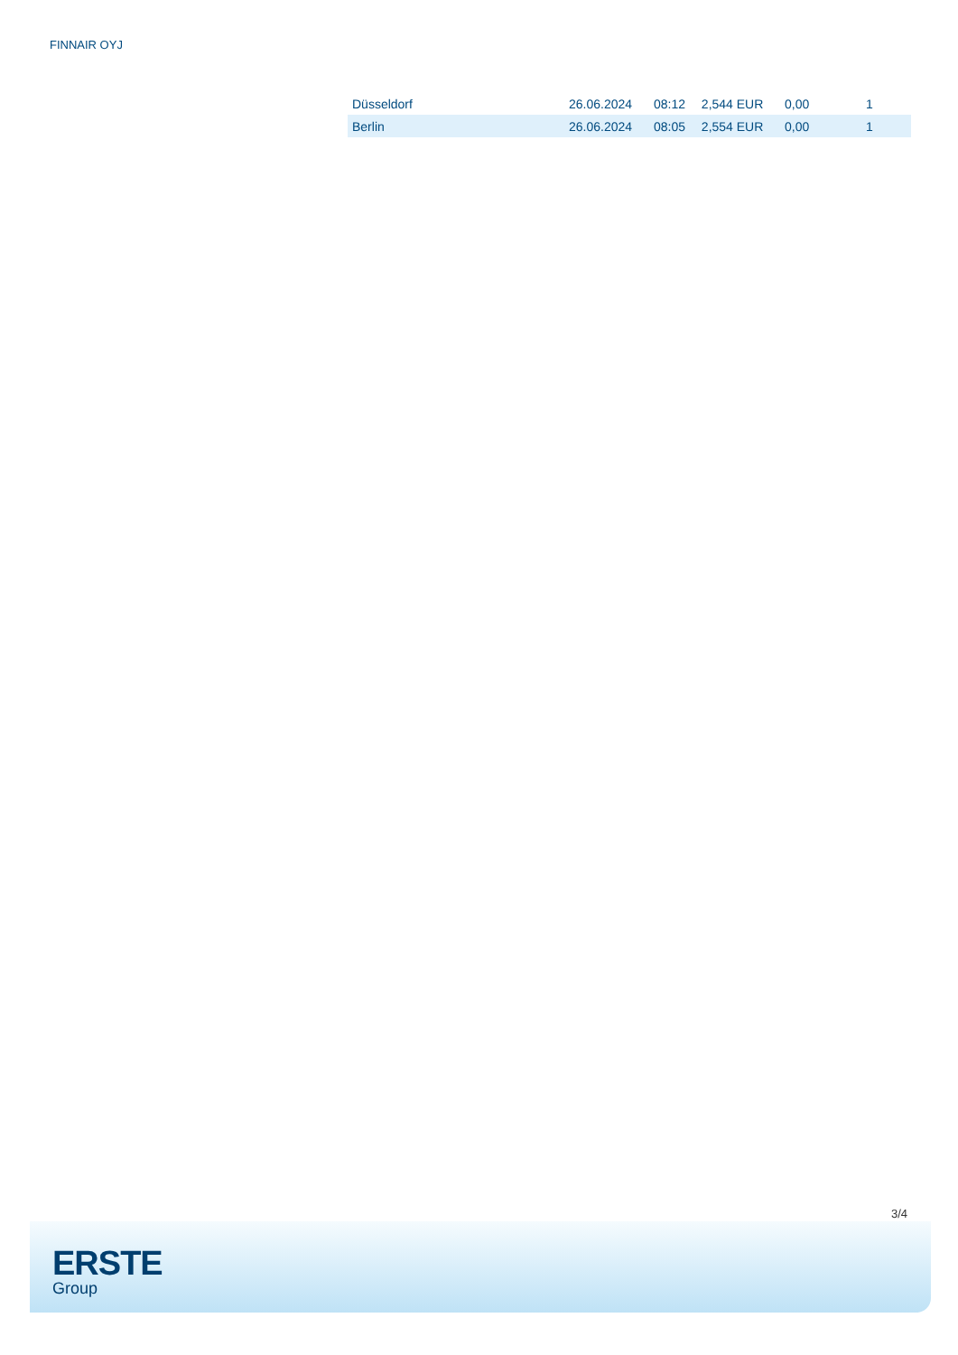FINNAIR OYJ
| Düsseldorf | 26.06.2024 | 08:12 | 2,544 EUR | 0,00 | 1 |
| Berlin | 26.06.2024 | 08:05 | 2,554 EUR | 0,00 | 1 |
3/4
ERSTE
Group